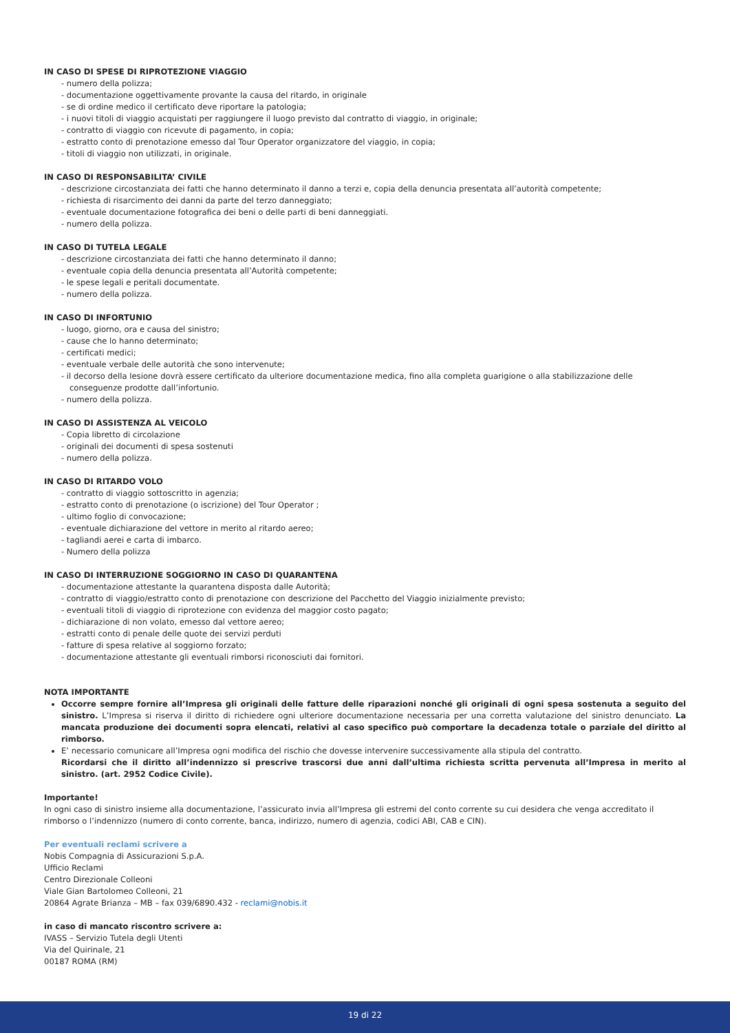IN CASO DI SPESE DI RIPROTEZIONE VIAGGIO
- numero della polizza;
- documentazione oggettivamente provante la causa del ritardo, in originale
- se di ordine medico il certificato deve riportare la patologia;
- i nuovi titoli di viaggio acquistati per raggiungere il luogo previsto dal contratto di viaggio, in originale;
- contratto di viaggio con ricevute di pagamento, in copia;
- estratto conto di prenotazione emesso dal Tour Operator organizzatore del viaggio, in copia;
- titoli di viaggio non utilizzati, in originale.
IN CASO DI RESPONSABILITA’ CIVILE
- descrizione circostanziata dei fatti che hanno determinato il danno a terzi e, copia della denuncia presentata all’autorità competente;
- richiesta di risarcimento dei danni da parte del terzo danneggiato;
- eventuale documentazione fotografica dei beni o delle parti di beni danneggiati.
- numero della polizza.
IN CASO DI TUTELA LEGALE
- descrizione circostanziata dei fatti che hanno determinato il danno;
- eventuale copia della denuncia presentata all’Autorità competente;
- le spese legali e peritali documentate.
- numero della polizza.
IN CASO DI INFORTUNIO
- luogo, giorno, ora e causa del sinistro;
- cause che lo hanno determinato;
- certificati medici;
- eventuale verbale delle autorità che sono intervenute;
- il decorso della lesione dovrà essere certificato da ulteriore documentazione medica, fino alla completa guarigione o alla stabilizzazione delle conseguenze prodotte dall’infortunio.
- numero della polizza.
IN CASO DI ASSISTENZA AL VEICOLO
- Copia libretto di circolazione
- originali dei documenti di spesa sostenuti
- numero della polizza.
IN CASO DI RITARDO VOLO
- contratto di viaggio sottoscritto in agenzia;
- estratto conto di prenotazione (o iscrizione) del Tour Operator ;
- ultimo foglio di convocazione;
- eventuale dichiarazione del vettore in merito al ritardo aereo;
- tagliandi aerei e carta di imbarco.
- Numero della polizza
IN CASO DI INTERRUZIONE SOGGIORNO IN CASO DI QUARANTENA
- documentazione attestante la quarantena disposta dalle Autorità;
- contratto di viaggio/estratto conto di prenotazione con descrizione del Pacchetto del Viaggio inizialmente previsto;
- eventuali titoli di viaggio di riprotezione con evidenza del maggior costo pagato;
- dichiarazione di non volato, emesso dal vettore aereo;
- estratti conto di penale delle quote dei servizi perduti
- fatture di spesa relative al soggiorno forzato;
- documentazione attestante gli eventuali rimborsi riconosciuti dai fornitori.
NOTA IMPORTANTE
Occorre sempre fornire all’Impresa gli originali delle fatture delle riparazioni nonché gli originali di ogni spesa sostenuta a seguito del sinistro. L’Impresa si riserva il diritto di richiedere ogni ulteriore documentazione necessaria per una corretta valutazione del sinistro denunciato. La mancata produzione dei documenti sopra elencati, relativi al caso specifico può comportare la decadenza totale o parziale del diritto al rimborso.
E’ necessario comunicare all’Impresa ogni modifica del rischio che dovesse intervenire successivamente alla stipula del contratto.
Ricordarsi che il diritto all’indennizzo si prescrive trascorsi due anni dall’ultima richiesta scritta pervenuta all’Impresa in merito al sinistro. (art. 2952 Codice Civile).
Importante!
In ogni caso di sinistro insieme alla documentazione, l’assicurato invia all’Impresa gli estremi del conto corrente su cui desidera che venga accreditato il rimborso o l’indennizzo (numero di conto corrente, banca, indirizzo, numero di agenzia, codici ABI, CAB e CIN).
Per eventuali reclami scrivere a
Nobis Compagnia di Assicurazioni S.p.A.
Ufficio Reclami
Centro Direzionale Colleoni
Viale Gian Bartolomeo Colleoni, 21
20864 Agrate Brianza – MB – fax 039/6890.432 - reclami@nobis.it
in caso di mancato riscontro scrivere a:
IVASS – Servizio Tutela degli Utenti
Via del Quirinale, 21
00187 ROMA (RM)
19 di 22